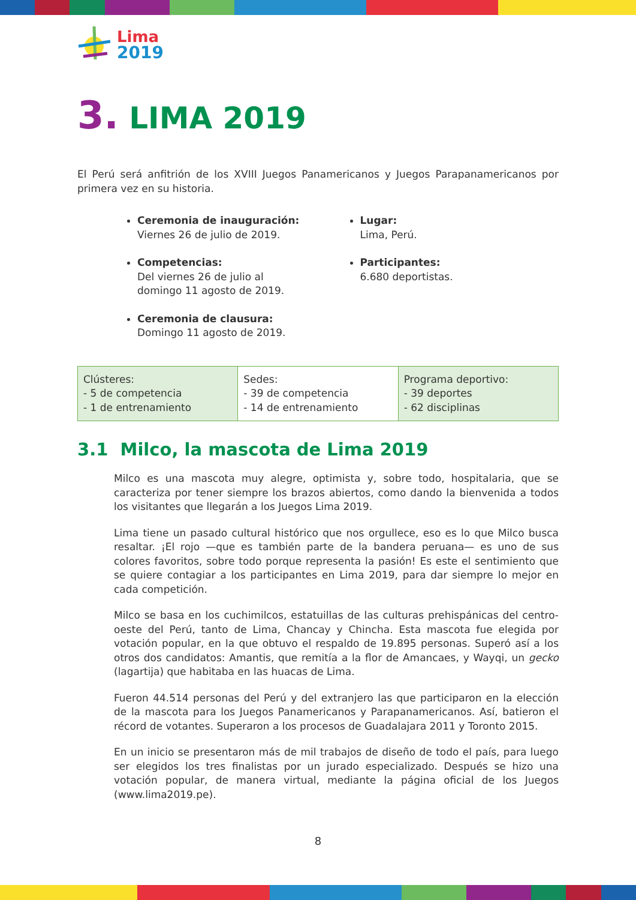Lima
2019
3. LIMA 2019
El Perú será anfitrión de los XVIII Juegos Panamericanos y Juegos Parapanamericanos por primera vez en su historia.
Ceremonia de inauguración:
Viernes 26 de julio de 2019.
Competencias:
Del viernes 26 de julio al
domingo 11 agosto de 2019.
Ceremonia de clausura:
Domingo 11 agosto de 2019.
Lugar:
Lima, Perú.
Participantes:
6.680 deportistas.
| Clústeres: - 5 de competencia - 1 de entrenamiento | Sedes: - 39 de competencia - 14 de entrenamiento | Programa deportivo: - 39 deportes - 62 disciplinas |
3.1 Milco, la mascota de Lima 2019
Milco es una mascota muy alegre, optimista y, sobre todo, hospitalaria, que se caracteriza por tener siempre los brazos abiertos, como dando la bienvenida a todos los visitantes que llegarán a los Juegos Lima 2019.
Lima tiene un pasado cultural histórico que nos orgullece, eso es lo que Milco busca resaltar. ¡El rojo —que es también parte de la bandera peruana— es uno de sus colores favoritos, sobre todo porque representa la pasión! Es este el sentimiento que se quiere contagiar a los participantes en Lima 2019, para dar siempre lo mejor en cada competición.
Milco se basa en los cuchimilcos, estatuillas de las culturas prehispánicas del centro-oeste del Perú, tanto de Lima, Chancay y Chincha. Esta mascota fue elegida por votación popular, en la que obtuvo el respaldo de 19.895 personas. Superó así a los otros dos candidatos: Amantis, que remitía a la flor de Amancaes, y Wayqi, un gecko (lagartija) que habitaba en las huacas de Lima.
Fueron 44.514 personas del Perú y del extranjero las que participaron en la elección de la mascota para los Juegos Panamericanos y Parapanamericanos. Así, batieron el récord de votantes. Superaron a los procesos de Guadalajara 2011 y Toronto 2015.
En un inicio se presentaron más de mil trabajos de diseño de todo el país, para luego ser elegidos los tres finalistas por un jurado especializado. Después se hizo una votación popular, de manera virtual, mediante la página oficial de los Juegos (www.lima2019.pe).
8